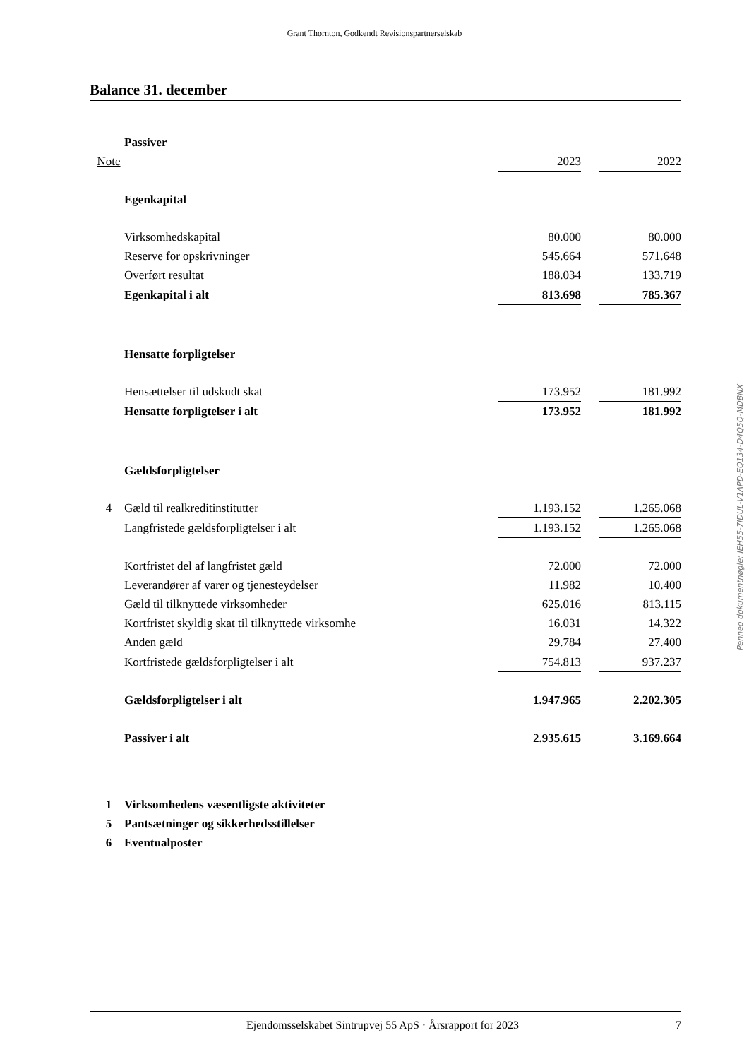Grant Thornton, Godkendt Revisionspartnerselskab
Balance 31. december
| | Passiver | | | |
| Note | | 2023 | | 2022 |
| | Egenkapital | | | |
| | Virksomhedskapital | 80.000 | | 80.000 |
| | Reserve for opskrivninger | 545.664 | | 571.648 |
| | Overført resultat | 188.034 | | 133.719 |
| | Egenkapital i alt | 813.698 | | 785.367 |
| | Hensatte forpligtelser | | | |
| | Hensættelser til udskudt skat | 173.952 | | 181.992 |
| | Hensatte forpligtelser i alt | 173.952 | | 181.992 |
| | Gældsforpligtelser | | | |
| 4 | Gæld til realkreditinstitutter | 1.193.152 | | 1.265.068 |
| | Langfristede gældsforpligtelser i alt | 1.193.152 | | 1.265.068 |
| | Kortfristet del af langfristet gæld | 72.000 | | 72.000 |
| | Leverandører af varer og tjenesteydelser | 11.982 | | 10.400 |
| | Gæld til tilknyttede virksomheder | 625.016 | | 813.115 |
| | Kortfristet skyldig skat til tilknyttede virksomhe | 16.031 | | 14.322 |
| | Anden gæld | 29.784 | | 27.400 |
| | Kortfristede gældsforpligtelser i alt | 754.813 | | 937.237 |
| | Gældsforpligtelser i alt | 1.947.965 | | 2.202.305 |
| | Passiver i alt | 2.935.615 | | 3.169.664 |
| 1 | Virksomhedens væsentligste aktiviteter | | | |
| 5 | Pantsætninger og sikkerhedsstillelser | | | |
| 6 | Eventualposter | | | |
Penneo dokumentnøgle: IEH55-7IDUL-V1APD-EQ134-D4Q5Q-MDBNX
Ejendomsselskabet Sintrupvej 55 ApS · Årsrapport for 2023 7